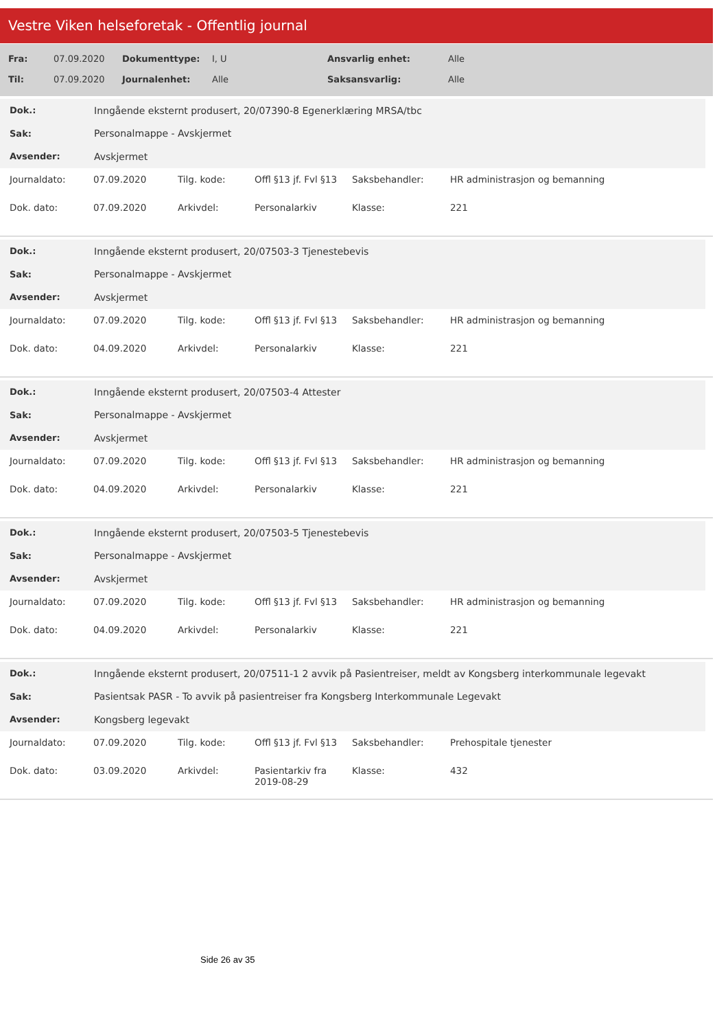Vestre Viken helseforetak - Offentlig journal
| Fra: | 07.09.2020 | Dokumenttype: | I, U | Ansvarlig enhet: | Alle |
| Til: | 07.09.2020 | Journalenhet: | Alle | Saksansvarlig: | Alle |
| Dok.: | Inngående eksternt produsert, 20/07390-8 Egenerklæring MRSA/tbc |
| Sak: | Personalmappe - Avskjermet |
| Avsender: | Avskjermet |
| Journaldato: | 07.09.2020 | Tilg. kode: | Offl §13 jf. Fvl §13 | Saksbehandler: | HR administrasjon og bemanning |
| Dok. dato: | 07.09.2020 | Arkivdel: | Personalarkiv | Klasse: | 221 |
| Dok.: | Inngående eksternt produsert, 20/07503-3 Tjenestebevis |
| Sak: | Personalmappe - Avskjermet |
| Avsender: | Avskjermet |
| Journaldato: | 07.09.2020 | Tilg. kode: | Offl §13 jf. Fvl §13 | Saksbehandler: | HR administrasjon og bemanning |
| Dok. dato: | 04.09.2020 | Arkivdel: | Personalarkiv | Klasse: | 221 |
| Dok.: | Inngående eksternt produsert, 20/07503-4 Attester |
| Sak: | Personalmappe - Avskjermet |
| Avsender: | Avskjermet |
| Journaldato: | 07.09.2020 | Tilg. kode: | Offl §13 jf. Fvl §13 | Saksbehandler: | HR administrasjon og bemanning |
| Dok. dato: | 04.09.2020 | Arkivdel: | Personalarkiv | Klasse: | 221 |
| Dok.: | Inngående eksternt produsert, 20/07503-5 Tjenestebevis |
| Sak: | Personalmappe - Avskjermet |
| Avsender: | Avskjermet |
| Journaldato: | 07.09.2020 | Tilg. kode: | Offl §13 jf. Fvl §13 | Saksbehandler: | HR administrasjon og bemanning |
| Dok. dato: | 04.09.2020 | Arkivdel: | Personalarkiv | Klasse: | 221 |
| Dok.: | Inngående eksternt produsert, 20/07511-1 2 avvik på Pasientreiser, meldt av Kongsberg interkommunale legevakt |
| Sak: | Pasientsak PASR - To avvik på pasientreiser fra Kongsberg Interkommunale Legevakt |
| Avsender: | Kongsberg legevakt |
| Journaldato: | 07.09.2020 | Tilg. kode: | Offl §13 jf. Fvl §13 | Saksbehandler: | Prehospitale tjenester |
| Dok. dato: | 03.09.2020 | Arkivdel: | Pasientarkiv fra 2019-08-29 | Klasse: | 432 |
Side 26 av 35